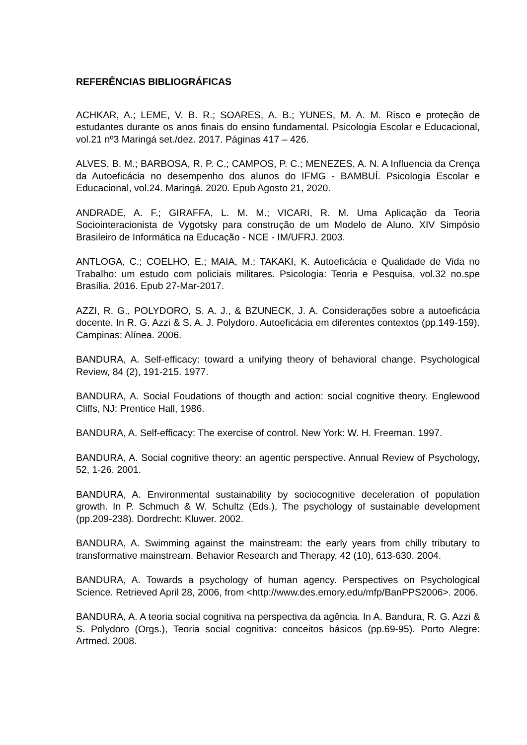REFERÊNCIAS BIBLIOGRÁFICAS
ACHKAR, A.; LEME, V. B. R.; SOARES, A. B.; YUNES, M. A. M. Risco e proteção de estudantes durante os anos finais do ensino fundamental. Psicologia Escolar e Educacional, vol.21 nº3 Maringá set./dez. 2017. Páginas 417 – 426.
ALVES, B. M.; BARBOSA, R. P. C.; CAMPOS, P. C.; MENEZES, A. N. A Influencia da Crença da Autoeficácia no desempenho dos alunos do IFMG - BAMBUÍ. Psicologia Escolar e Educacional, vol.24. Maringá. 2020. Epub Agosto 21, 2020.
ANDRADE, A. F.; GIRAFFA, L. M. M.; VICARI, R. M. Uma Aplicação da Teoria Sociointeracionista de Vygotsky para construção de um Modelo de Aluno. XIV Simpósio Brasileiro de Informática na Educação - NCE - IM/UFRJ. 2003.
ANTLOGA, C.; COELHO, E.; MAIA, M.; TAKAKI, K. Autoeficácia e Qualidade de Vida no Trabalho: um estudo com policiais militares. Psicologia: Teoria e Pesquisa, vol.32 no.spe Brasília. 2016. Epub 27-Mar-2017.
AZZI, R. G., POLYDORO, S. A. J., & BZUNECK, J. A. Considerações sobre a autoeficácia docente. In R. G. Azzi & S. A. J. Polydoro. Autoeficácia em diferentes contextos (pp.149-159). Campinas: Alínea. 2006.
BANDURA, A. Self-efficacy: toward a unifying theory of behavioral change. Psychological Review, 84 (2), 191-215. 1977.
BANDURA, A. Social Foudations of thougth and action: social cognitive theory. Englewood Cliffs, NJ: Prentice Hall, 1986.
BANDURA, A. Self-efficacy: The exercise of control. New York: W. H. Freeman. 1997.
BANDURA, A. Social cognitive theory: an agentic perspective. Annual Review of Psychology, 52, 1-26. 2001.
BANDURA, A. Environmental sustainability by sociocognitive deceleration of population growth. In P. Schmuch & W. Schultz (Eds.), The psychology of sustainable development (pp.209-238). Dordrecht: Kluwer. 2002.
BANDURA, A. Swimming against the mainstream: the early years from chilly tributary to transformative mainstream. Behavior Research and Therapy, 42 (10), 613-630. 2004.
BANDURA, A. Towards a psychology of human agency. Perspectives on Psychological Science. Retrieved April 28, 2006, from <http://www.des.emory.edu/mfp/BanPPS2006>. 2006.
BANDURA, A. A teoria social cognitiva na perspectiva da agência. In A. Bandura, R. G. Azzi & S. Polydoro (Orgs.), Teoria social cognitiva: conceitos básicos (pp.69-95). Porto Alegre: Artmed. 2008.